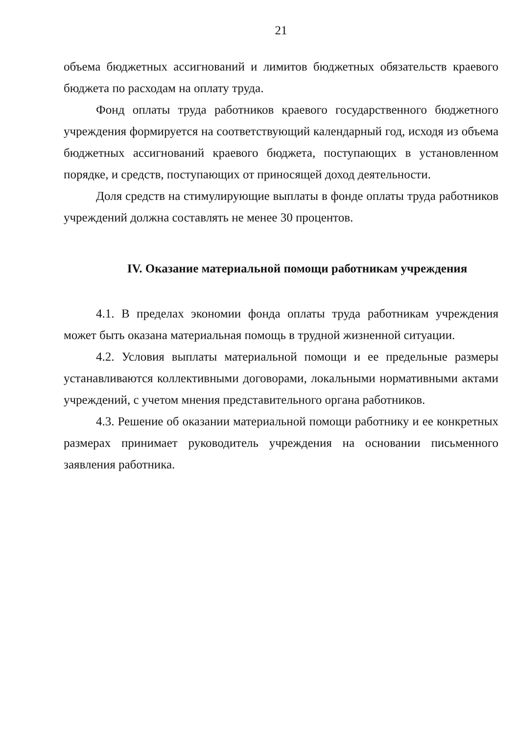21
объема бюджетных ассигнований и лимитов бюджетных обязательств краевого бюджета по расходам на оплату труда.
Фонд оплаты труда работников краевого государственного бюджетного учреждения формируется на соответствующий календарный год, исходя из объема бюджетных ассигнований краевого бюджета, поступающих в установленном порядке, и средств, поступающих от приносящей доход деятельности.
Доля средств на стимулирующие выплаты в фонде оплаты труда работников учреждений должна составлять не менее 30 процентов.
IV. Оказание материальной помощи работникам учреждения
4.1. В пределах экономии фонда оплаты труда работникам учреждения может быть оказана материальная помощь в трудной жизненной ситуации.
4.2. Условия выплаты материальной помощи и ее предельные размеры устанавливаются коллективными договорами, локальными нормативными актами учреждений, с учетом мнения представительного органа работников.
4.3. Решение об оказании материальной помощи работнику и ее конкретных размерах принимает руководитель учреждения на основании письменного заявления работника.